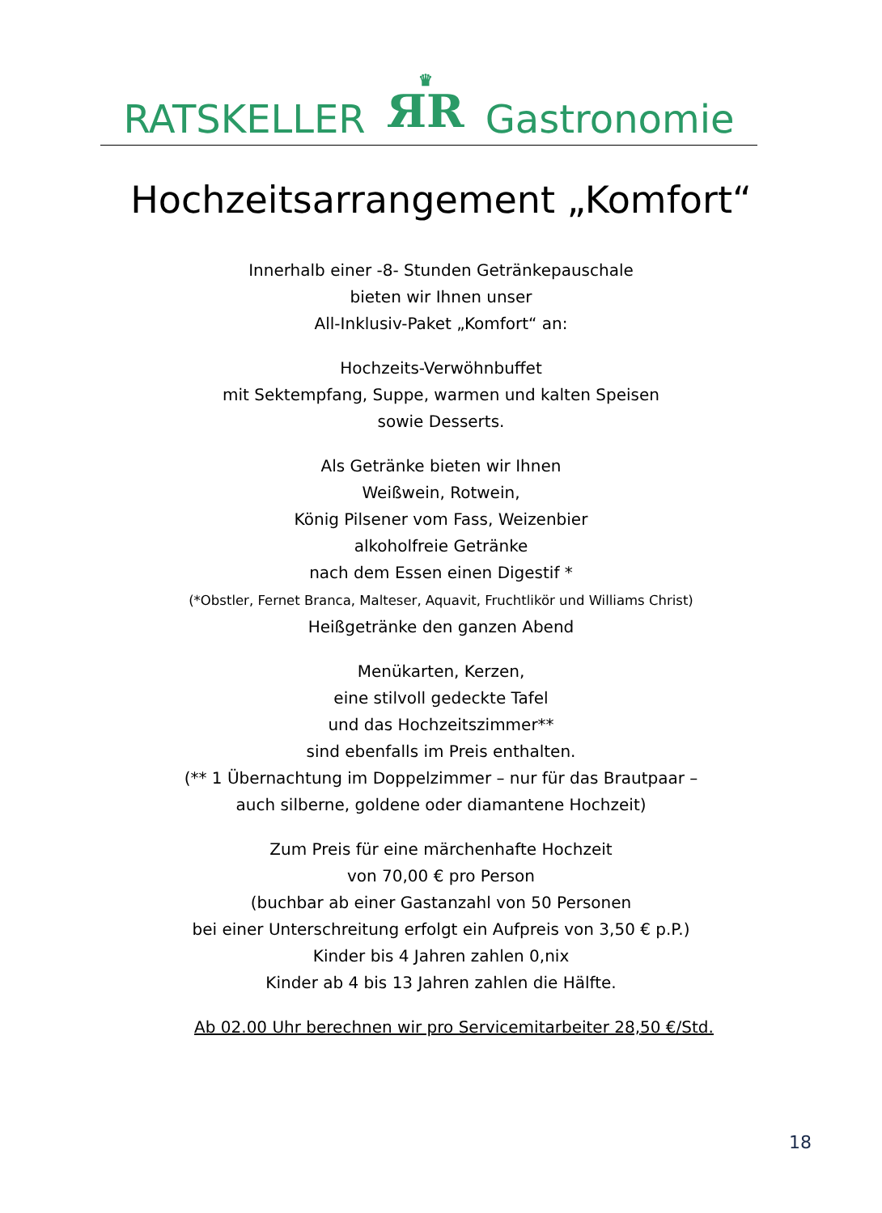RATSKELLER ♛
ЯR Gastronomie
Hochzeitsarrangement „Komfort“
Innerhalb einer -8- Stunden Getränkepauschale
bieten wir Ihnen unser
All-Inklusiv-Paket „Komfort“ an:
Hochzeits-Verwöhnbuffet
mit Sektempfang, Suppe, warmen und kalten Speisen
sowie Desserts.
Als Getränke bieten wir Ihnen
Weißwein, Rotwein,
König Pilsener vom Fass, Weizenbier
alkoholfreie Getränke
nach dem Essen einen Digestif *
(*Obstler, Fernet Branca, Malteser, Aquavit, Fruchtlikör und Williams Christ)
Heißgetränke den ganzen Abend
Menükarten, Kerzen,
eine stilvoll gedeckte Tafel
und das Hochzeitszimmer**
sind ebenfalls im Preis enthalten.
(** 1 Übernachtung im Doppelzimmer – nur für das Brautpaar –
auch silberne, goldene oder diamantene Hochzeit)
Zum Preis für eine märchenhafte Hochzeit
von 70,00 € pro Person
(buchbar ab einer Gastanzahl von 50 Personen
bei einer Unterschreitung erfolgt ein Aufpreis von 3,50 € p.P.)
Kinder bis 4 Jahren zahlen 0,nix
Kinder ab 4 bis 13 Jahren zahlen die Hälfte.
Ab 02.00 Uhr berechnen wir pro Servicemitarbeiter 28,50 €/Std.
18